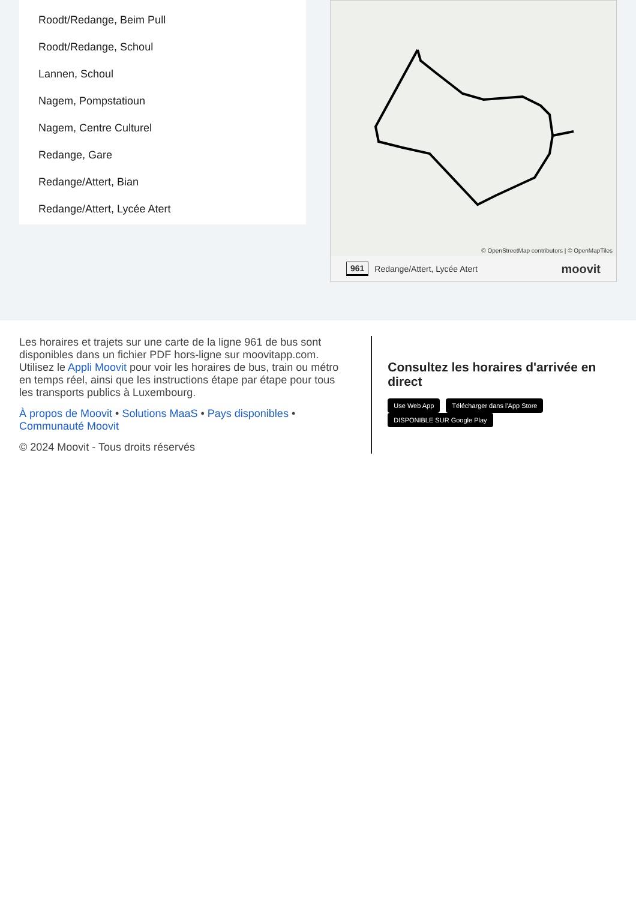Roodt/Redange, Beim Pull
Roodt/Redange, Schoul
Lannen, Schoul
Nagem, Pompstatioun
Nagem, Centre Culturel
Redange, Gare
Redange/Attert, Bian
Redange/Attert, Lycée Atert
© OpenStreetMap contributors | © OpenMapTiles
961 Redange/Attert, Lycée Atert moovit
Les horaires et trajets sur une carte de la ligne 961 de bus sont disponibles dans un fichier PDF hors-ligne sur moovitapp.com. Utilisez le Appli Moovit pour voir les horaires de bus, train ou métro en temps réel, ainsi que les instructions étape par étape pour tous les transports publics à Luxembourg.
À propos de Moovit • Solutions MaaS • Pays disponibles • Communauté Moovit
© 2024 Moovit - Tous droits réservés
Consultez les horaires d'arrivée en direct
Use Web App Télécharger dans l'App Store DISPONIBLE SUR Google Play